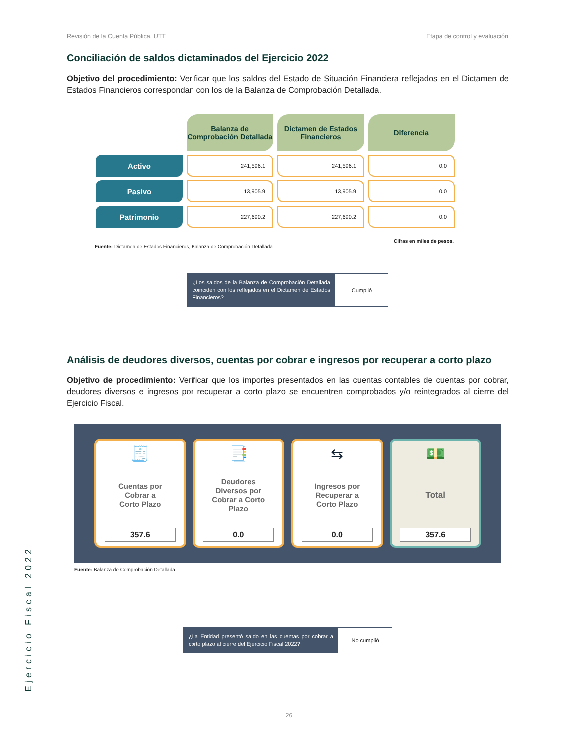Revisión de la Cuenta Pública. UTT Etapa de control y evaluación
Conciliación de saldos dictaminados del Ejercicio 2022
Objetivo del procedimiento: Verificar que los saldos del Estado de Situación Financiera reflejados en el Dictamen de Estados Financieros correspondan con los de la Balanza de Comprobación Detallada.
| | Balanza de Comprobación Detallada | Dictamen de Estados Financieros | Diferencia |
| Activo | 241,596.1 | 241,596.1 | 0.0 |
| Pasivo | 13,905.9 | 13,905.9 | 0.0 |
| Patrimonio | 227,690.2 | 227,690.2 | 0.0 |
Cifras en miles de pesos.
Fuente: Dictamen de Estados Financieros, Balanza de Comprobación Detallada.
¿Los saldos de la Balanza de Comprobación Detallada coinciden con los reflejados en el Dictamen de Estados Financieros?
Cumplió
Análisis de deudores diversos, cuentas por cobrar e ingresos por recuperar a corto plazo
Objetivo de procedimiento: Verificar que los importes presentados en las cuentas contables de cuentas por cobrar, deudores diversos e ingresos por recuperar a corto plazo se encuentren comprobados y/o reintegrados al cierre del Ejercicio Fiscal.
🧾
Cuentas por
Cobrar a
Corto Plazo
357.6
📑
Deudores
Diversos por
Cobrar a Corto
Plazo
0.0
⇆
Ingresos por
Recuperar a
Corto Plazo
0.0
💵
Total
357.6
Fuente: Balanza de Comprobación Detallada.
¿La Entidad presentó saldo en las cuentas por cobrar a corto plazo al cierre del Ejercicio Fiscal 2022?
No cumplió
Ejercicio Fiscal 2022
26